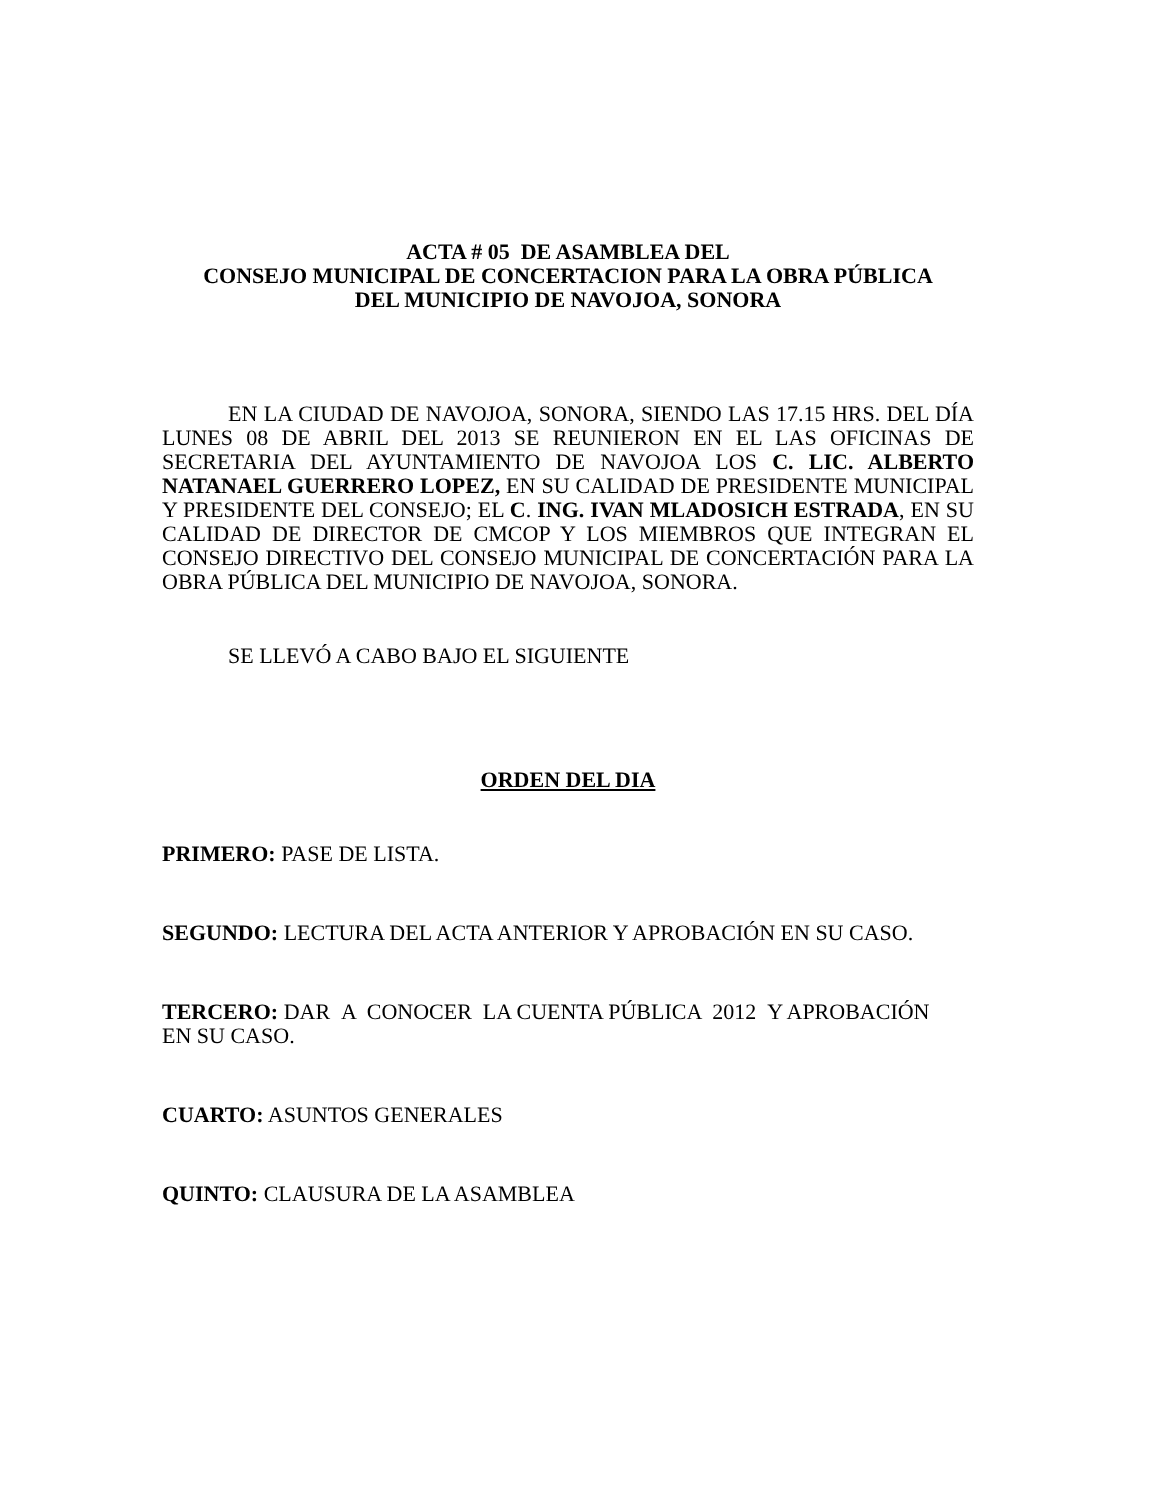ACTA # 05 DE ASAMBLEA DEL
CONSEJO MUNICIPAL DE CONCERTACION PARA LA OBRA PÚBLICA
DEL MUNICIPIO DE NAVOJOA, SONORA
EN LA CIUDAD DE NAVOJOA, SONORA, SIENDO LAS 17.15 HRS. DEL DÍA LUNES 08 DE ABRIL DEL 2013 SE REUNIERON EN EL LAS OFICINAS DE SECRETARIA DEL AYUNTAMIENTO DE NAVOJOA LOS C. LIC. ALBERTO NATANAEL GUERRERO LOPEZ, EN SU CALIDAD DE PRESIDENTE MUNICIPAL Y PRESIDENTE DEL CONSEJO; EL C. ING. IVAN MLADOSICH ESTRADA, EN SU CALIDAD DE DIRECTOR DE CMCOP Y LOS MIEMBROS QUE INTEGRAN EL CONSEJO DIRECTIVO DEL CONSEJO MUNICIPAL DE CONCERTACIÓN PARA LA OBRA PÚBLICA DEL MUNICIPIO DE NAVOJOA, SONORA.
SE LLEVÓ A CABO BAJO EL SIGUIENTE
ORDEN DEL DIA
PRIMERO: PASE DE LISTA.
SEGUNDO: LECTURA DEL ACTA ANTERIOR Y APROBACIÓN EN SU CASO.
TERCERO: DAR A CONOCER LA CUENTA PÚBLICA 2012 Y APROBACIÓN
EN SU CASO.
CUARTO: ASUNTOS GENERALES
QUINTO: CLAUSURA DE LA ASAMBLEA